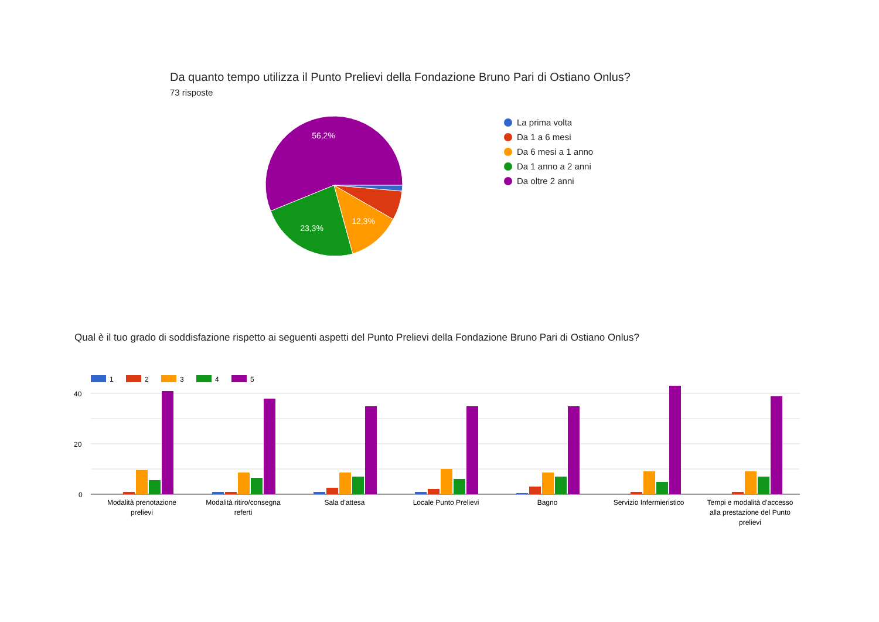Da quanto tempo utilizza il Punto Prelievi della Fondazione Bruno Pari di Ostiano Onlus?
73 risposte
56,2%
23,3%
12,3%
La prima volta
Da 1 a 6 mesi
Da 6 mesi a 1 anno
Da 1 anno a 2 anni
Da oltre 2 anni
Qual è il tuo grado di soddisfazione rispetto ai seguenti aspetti del Punto Prelievi della Fondazione Bruno Pari di Ostiano Onlus?
1
2
3
4
5
40
20
0
Modalità prenotazione
prelievi
Modalità ritiro/consegna
referti
Sala d'attesa
Locale Punto Prelievi
Bagno
Servizio Infermieristico
Tempi e modalità d'accesso
alla prestazione del Punto
prelievi